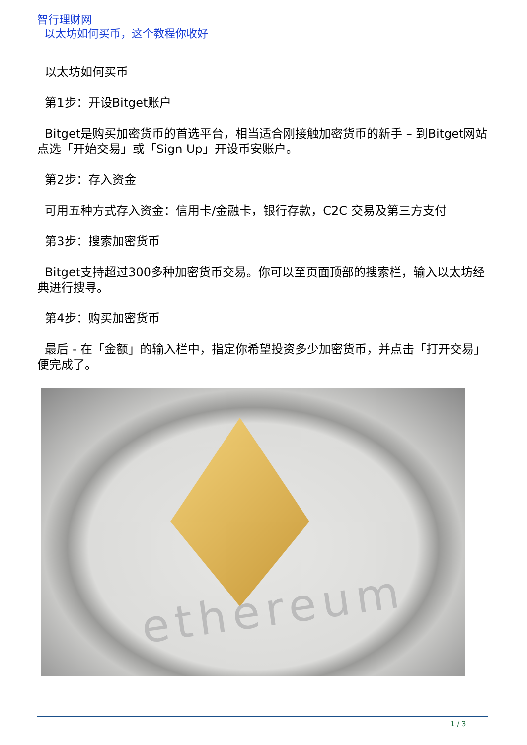智行理财网
以太坊如何买币，这个教程你收好
以太坊如何买币
第1步：开设Bitget账户
Bitget是购买加密货币的首选平台，相当适合刚接触加密货币的新手 – 到Bitget网站点选「开始交易」或「Sign Up」开设币安账户。
第2步：存入资金
可用五种方式存入资金：信用卡/金融卡，银行存款，C2C 交易及第三方支付
第3步：搜索加密货币
Bitget支持超过300多种加密货币交易。你可以至页面顶部的搜索栏，输入以太坊经典进行搜寻。
第4步：购买加密货币
最后 - 在「金额」的输入栏中，指定你希望投资多少加密货币，并点击「打开交易」便完成了。
ethereum
1 / 3